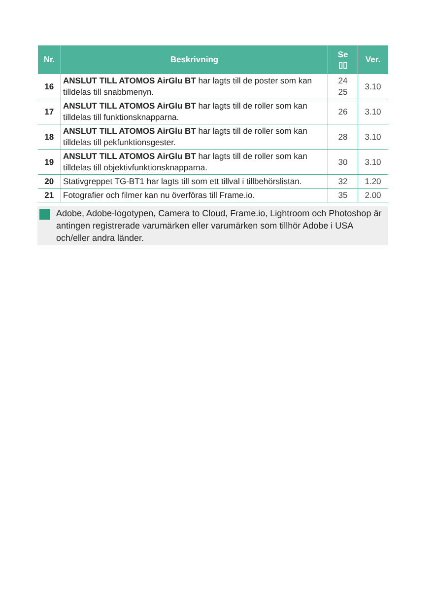| Nr. | Beskrivning | Se ▯▯ | Ver. |
| --- | --- | --- | --- |
| 16 | ANSLUT TILL ATOMOS AirGlu BT har lagts till de poster som kan tilldelas till snabbmenyn. | 24 25 | 3.10 |
| 17 | ANSLUT TILL ATOMOS AirGlu BT har lagts till de roller som kan tilldelas till funktionsknapparna. | 26 | 3.10 |
| 18 | ANSLUT TILL ATOMOS AirGlu BT har lagts till de roller som kan tilldelas till pekfunktionsgester. | 28 | 3.10 |
| 19 | ANSLUT TILL ATOMOS AirGlu BT har lagts till de roller som kan tilldelas till objektivfunktionsknapparna. | 30 | 3.10 |
| 20 | Stativgreppet TG-BT1 har lagts till som ett tillval i tillbehörslistan. | 32 | 1.20 |
| 21 | Fotografier och filmer kan nu överföras till Frame.io. | 35 | 2.00 |
Adobe, Adobe-logotypen, Camera to Cloud, Frame.io, Lightroom och Photoshop är antingen registrerade varumärken eller varumärken som tillhör Adobe i USA och/eller andra länder.